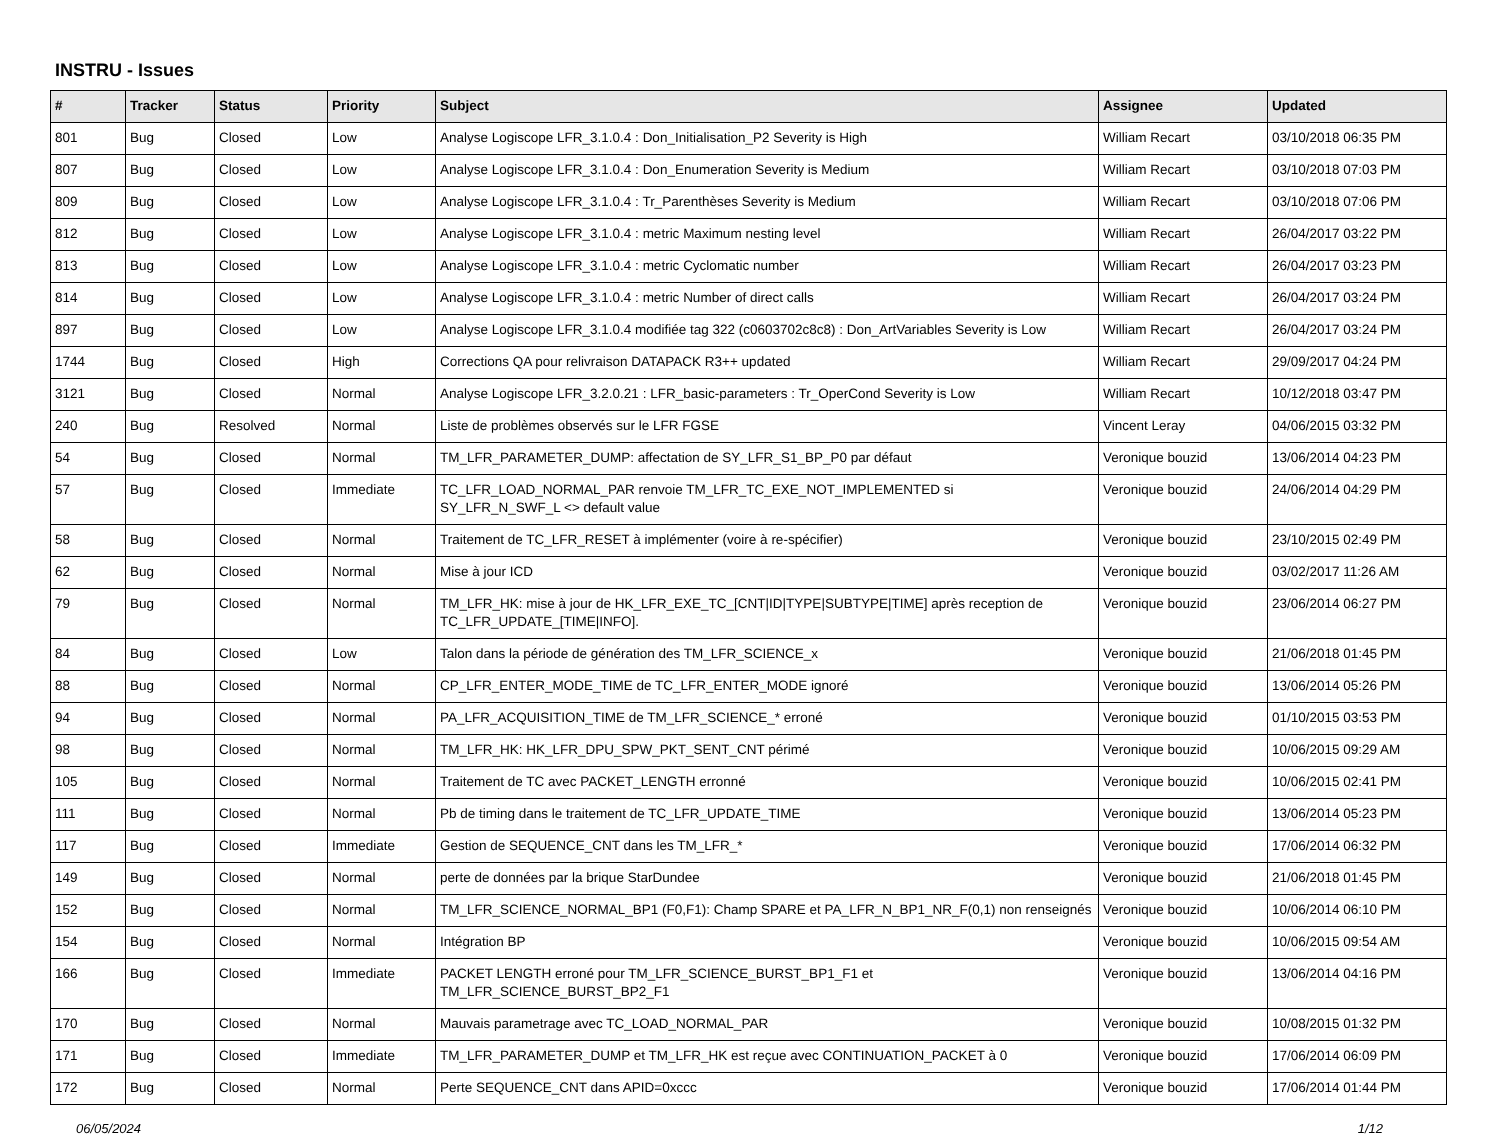INSTRU - Issues
| # | Tracker | Status | Priority | Subject | Assignee | Updated |
| --- | --- | --- | --- | --- | --- | --- |
| 801 | Bug | Closed | Low | Analyse Logiscope LFR_3.1.0.4 : Don_Initialisation_P2 Severity is High | William Recart | 03/10/2018 06:35 PM |
| 807 | Bug | Closed | Low | Analyse Logiscope LFR_3.1.0.4 : Don_Enumeration Severity is Medium | William Recart | 03/10/2018 07:03 PM |
| 809 | Bug | Closed | Low | Analyse Logiscope LFR_3.1.0.4 : Tr_Parenthèses Severity is Medium | William Recart | 03/10/2018 07:06 PM |
| 812 | Bug | Closed | Low | Analyse Logiscope LFR_3.1.0.4 : metric Maximum nesting level | William Recart | 26/04/2017 03:22 PM |
| 813 | Bug | Closed | Low | Analyse Logiscope LFR_3.1.0.4 : metric Cyclomatic number | William Recart | 26/04/2017 03:23 PM |
| 814 | Bug | Closed | Low | Analyse Logiscope LFR_3.1.0.4 : metric Number of direct calls | William Recart | 26/04/2017 03:24 PM |
| 897 | Bug | Closed | Low | Analyse Logiscope LFR_3.1.0.4 modifiée tag 322 (c0603702c8c8) : Don_ArtVariables Severity is Low | William Recart | 26/04/2017 03:24 PM |
| 1744 | Bug | Closed | High | Corrections QA pour relivraison DATAPACK R3++ updated | William Recart | 29/09/2017 04:24 PM |
| 3121 | Bug | Closed | Normal | Analyse Logiscope LFR_3.2.0.21 : LFR_basic-parameters : Tr_OperCond Severity is Low | William Recart | 10/12/2018 03:47 PM |
| 240 | Bug | Resolved | Normal | Liste de problèmes observés sur le LFR FGSE | Vincent Leray | 04/06/2015 03:32 PM |
| 54 | Bug | Closed | Normal | TM_LFR_PARAMETER_DUMP: affectation de SY_LFR_S1_BP_P0 par défaut | Veronique bouzid | 13/06/2014 04:23 PM |
| 57 | Bug | Closed | Immediate | TC_LFR_LOAD_NORMAL_PAR renvoie TM_LFR_TC_EXE_NOT_IMPLEMENTED si SY_LFR_N_SWF_L <> default value | Veronique bouzid | 24/06/2014 04:29 PM |
| 58 | Bug | Closed | Normal | Traitement de TC_LFR_RESET à implémenter (voire à re-spécifier) | Veronique bouzid | 23/10/2015 02:49 PM |
| 62 | Bug | Closed | Normal | Mise à jour ICD | Veronique bouzid | 03/02/2017 11:26 AM |
| 79 | Bug | Closed | Normal | TM_LFR_HK: mise à jour de HK_LFR_EXE_TC_[CNT/ID/TYPE/SUBTYPE/TIME] après reception de TC_LFR_UPDATE_[TIME/INFO]. | Veronique bouzid | 23/06/2014 06:27 PM |
| 84 | Bug | Closed | Low | Talon dans la période de génération des TM_LFR_SCIENCE_x | Veronique bouzid | 21/06/2018 01:45 PM |
| 88 | Bug | Closed | Normal | CP_LFR_ENTER_MODE_TIME de TC_LFR_ENTER_MODE ignoré | Veronique bouzid | 13/06/2014 05:26 PM |
| 94 | Bug | Closed | Normal | PA_LFR_ACQUISITION_TIME de TM_LFR_SCIENCE_* erroné | Veronique bouzid | 01/10/2015 03:53 PM |
| 98 | Bug | Closed | Normal | TM_LFR_HK: HK_LFR_DPU_SPW_PKT_SENT_CNT périmé | Veronique bouzid | 10/06/2015 09:29 AM |
| 105 | Bug | Closed | Normal | Traitement de TC avec PACKET_LENGTH erronné | Veronique bouzid | 10/06/2015 02:41 PM |
| 111 | Bug | Closed | Normal | Pb de timing dans le traitement de TC_LFR_UPDATE_TIME | Veronique bouzid | 13/06/2014 05:23 PM |
| 117 | Bug | Closed | Immediate | Gestion de SEQUENCE_CNT dans les TM_LFR_* | Veronique bouzid | 17/06/2014 06:32 PM |
| 149 | Bug | Closed | Normal | perte de données par la brique StarDundee | Veronique bouzid | 21/06/2018 01:45 PM |
| 152 | Bug | Closed | Normal | TM_LFR_SCIENCE_NORMAL_BP1 (F0,F1): Champ SPARE et PA_LFR_N_BP1_NR_F(0,1) non renseignés | Veronique bouzid | 10/06/2014 06:10 PM |
| 154 | Bug | Closed | Normal | Intégration BP | Veronique bouzid | 10/06/2015 09:54 AM |
| 166 | Bug | Closed | Immediate | PACKET LENGTH erroné pour TM_LFR_SCIENCE_BURST_BP1_F1 et TM_LFR_SCIENCE_BURST_BP2_F1 | Veronique bouzid | 13/06/2014 04:16 PM |
| 170 | Bug | Closed | Normal | Mauvais parametrage avec TC_LOAD_NORMAL_PAR | Veronique bouzid | 10/08/2015 01:32 PM |
| 171 | Bug | Closed | Immediate | TM_LFR_PARAMETER_DUMP et TM_LFR_HK est reçue avec CONTINUATION_PACKET à 0 | Veronique bouzid | 17/06/2014 06:09 PM |
| 172 | Bug | Closed | Normal | Perte SEQUENCE_CNT dans APID=0xccc | Veronique bouzid | 17/06/2014 01:44 PM |
06/05/2024 1/12